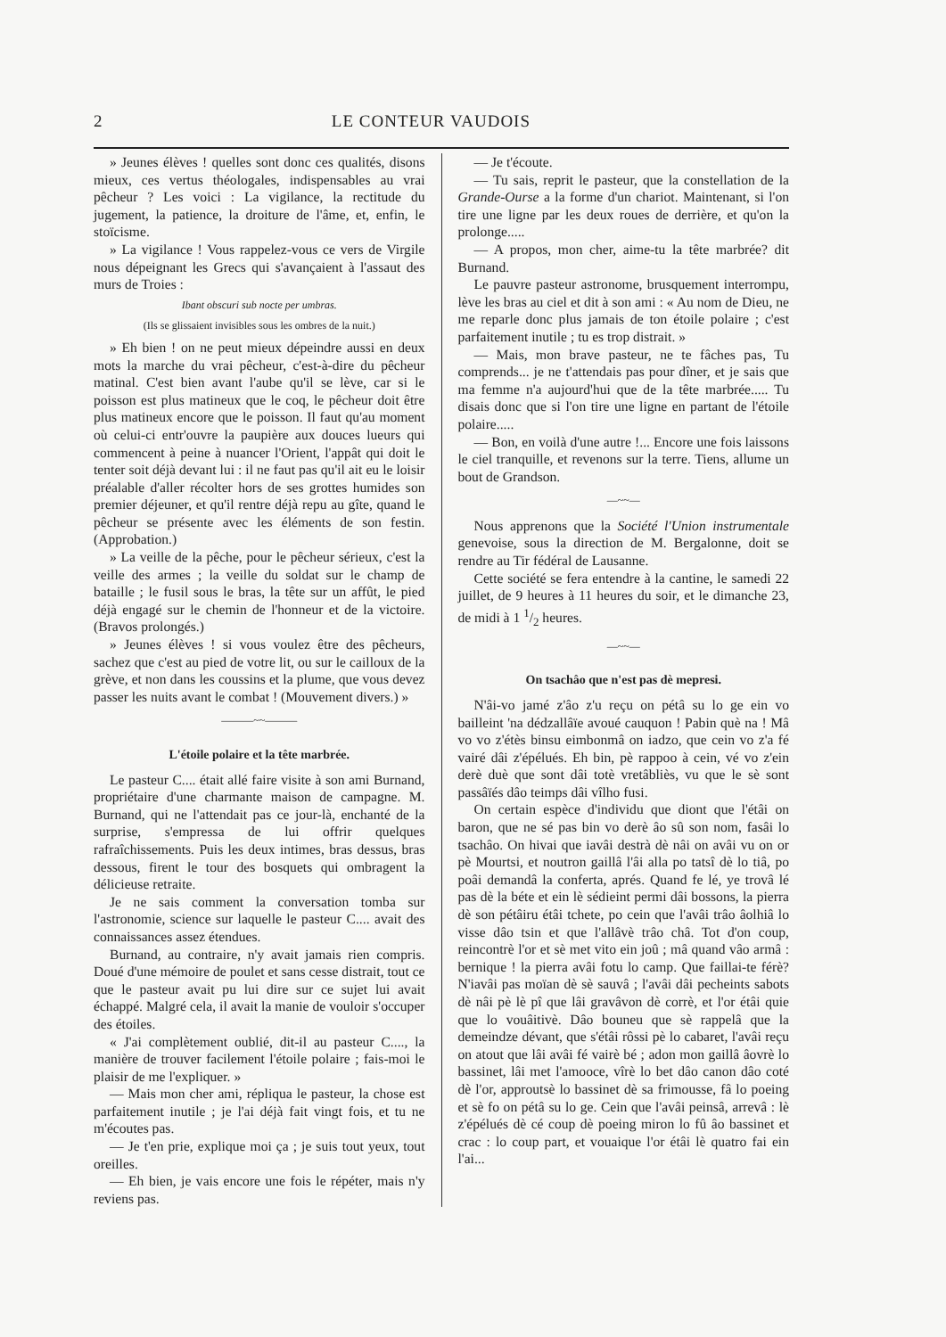2 LE CONTEUR VAUDOIS
» Jeunes élèves ! quelles sont donc ces qualités, disons mieux, ces vertus théologales, indispensables au vrai pêcheur ? Les voici : La vigilance, la rectitude du jugement, la patience, la droiture de l'âme, et, enfin, le stoïcisme.
» La vigilance ! Vous rappelez-vous ce vers de Virgile nous dépeignant les Grecs qui s'avançaient à l'assaut des murs de Troies :
Ibant obscuri sub nocte per umbras.
(Ils se glissaient invisibles sous les ombres de la nuit.)
» Eh bien ! on ne peut mieux dépeindre aussi en deux mots la marche du vrai pêcheur, c'est-à-dire du pêcheur matinal. C'est bien avant l'aube qu'il se lève, car si le poisson est plus matineux que le coq, le pêcheur doit être plus matineux encore que le poisson. Il faut qu'au moment où celui-ci entr'ouvre la paupière aux douces lueurs qui commencent à peine à nuancer l'Orient, l'appât qui doit le tenter soit déjà devant lui : il ne faut pas qu'il ait eu le loisir préalable d'aller récolter hors de ses grottes humides son premier déjeuner, et qu'il rentre déjà repu au gîte, quand le pêcheur se présente avec les éléments de son festin. (Approbation.)
» La veille de la pêche, pour le pêcheur sérieux, c'est la veille des armes ; la veille du soldat sur le champ de bataille ; le fusil sous le bras, la tête sur un affût, le pied déjà engagé sur le chemin de l'honneur et de la victoire. (Bravos prolongés.)
» Jeunes élèves ! si vous voulez être des pêcheurs, sachez que c'est au pied de votre lit, ou sur le cailloux de la grève, et non dans les coussins et la plume, que vous devez passer les nuits avant le combat ! (Mouvement divers.) »
———~~———
L'étoile polaire et la tête marbrée.
Le pasteur C.... était allé faire visite à son ami Burnand, propriétaire d'une charmante maison de campagne. M. Burnand, qui ne l'attendait pas ce jour-là, enchanté de la surprise, s'empressa de lui offrir quelques rafraîchissements. Puis les deux intimes, bras dessus, bras dessous, firent le tour des bosquets qui ombragent la délicieuse retraite.
Je ne sais comment la conversation tomba sur l'astronomie, science sur laquelle le pasteur C.... avait des connaissances assez étendues.
Burnand, au contraire, n'y avait jamais rien compris. Doué d'une mémoire de poulet et sans cesse distrait, tout ce que le pasteur avait pu lui dire sur ce sujet lui avait échappé. Malgré cela, il avait la manie de vouloir s'occuper des étoiles.
« J'ai complètement oublié, dit-il au pasteur C...., la manière de trouver facilement l'étoile polaire ; fais-moi le plaisir de me l'expliquer. »
— Mais mon cher ami, répliqua le pasteur, la chose est parfaitement inutile ; je l'ai déjà fait vingt fois, et tu ne m'écoutes pas.
— Je t'en prie, explique moi ça ; je suis tout yeux, tout oreilles.
— Eh bien, je vais encore une fois le répéter, mais n'y reviens pas.
— Je t'écoute.
— Tu sais, reprit le pasteur, que la constellation de la Grande-Ourse a la forme d'un chariot. Maintenant, si l'on tire une ligne par les deux roues de derrière, et qu'on la prolonge.....
— A propos, mon cher, aime-tu la tête marbrée? dit Burnand.
Le pauvre pasteur astronome, brusquement interrompu, lève les bras au ciel et dit à son ami : « Au nom de Dieu, ne me reparle donc plus jamais de ton étoile polaire ; c'est parfaitement inutile ; tu es trop distrait. »
— Mais, mon brave pasteur, ne te fâches pas, Tu comprends... je ne t'attendais pas pour dîner, et je sais que ma femme n'a aujourd'hui que de la tête marbrée..... Tu disais donc que si l'on tire une ligne en partant de l'étoile polaire.....
— Bon, en voilà d'une autre !... Encore une fois laissons le ciel tranquille, et revenons sur la terre. Tiens, allume un bout de Grandson.
—~~—
Nous apprenons que la Société l'Union instrumentale genevoise, sous la direction de M. Bergalonne, doit se rendre au Tir fédéral de Lausanne.
Cette société se fera entendre à la cantine, le samedi 22 juillet, de 9 heures à 11 heures du soir, et le dimanche 23, de midi à 1 1/2 heures.
—~~—
On tsachâo que n'est pas dè mepresi.
N'âi-vo jamé z'âo z'u reçu on pétâ su lo ge ein vo bailleint 'na dédzallâïe avoué cauquon ! Pabin què na ! Mâ vo vo z'étès binsu eimbonmâ on iadzo, que cein vo z'a fé vairé dâi z'épélués. Eh bin, pè rappoo à cein, vé vo z'ein derè duè que sont dâi totè vretâbliès, vu que le sè sont passâïés dâo teimps dâi vîlho fusi.
On certain espèce d'individu que diont que l'étâi on baron, que ne sé pas bin vo derè âo sû son nom, fasâi lo tsachâo. On hivai que iavâi destrà dè nâi on avâi vu on or pè Mourtsi, et noutron gaillâ l'âi alla po tatsî dè lo tiâ, po poâi demandâ la conferta, aprés. Quand fe lé, ye trovâ lé pas dè la béte et ein lè sédieint permi dâi bossons, la pierra dè son pétâiru étâi tchete, po cein que l'avâi trâo âolhiâ lo visse dâo tsin et que l'allâvè trâo châ. Tot d'on coup, reincontrè l'or et sè met vito ein joû ; mâ quand vâo armâ : bernique ! la pierra avâi fotu lo camp. Que faillai-te férè? N'iavâi pas moïan dè sè sauvâ ; l'avâi dâi pecheints sabots dè nâi pè lè pî que lâi gravâvon dè corrè, et l'or étâi quie que lo vouâitivè. Dâo bouneu que sè rappelâ que la demeindze dévant, que s'étâi rôssi pè lo cabaret, l'avâi reçu on atout que lâi avâi fé vairè bé ; adon mon gaillâ âovrè lo bassinet, lâi met l'amooce, vîrè lo bet dâo canon dâo coté dè l'or, approutsè lo bassinet dè sa frimousse, fâ lo poeing et sè fo on pétâ su lo ge. Cein que l'avâi peinsâ, arrevâ : lè z'épélués dè cé coup dè poeing miron lo fû âo bassinet et crac : lo coup part, et vouaique l'or étâi lè quatro fai ein l'ai...